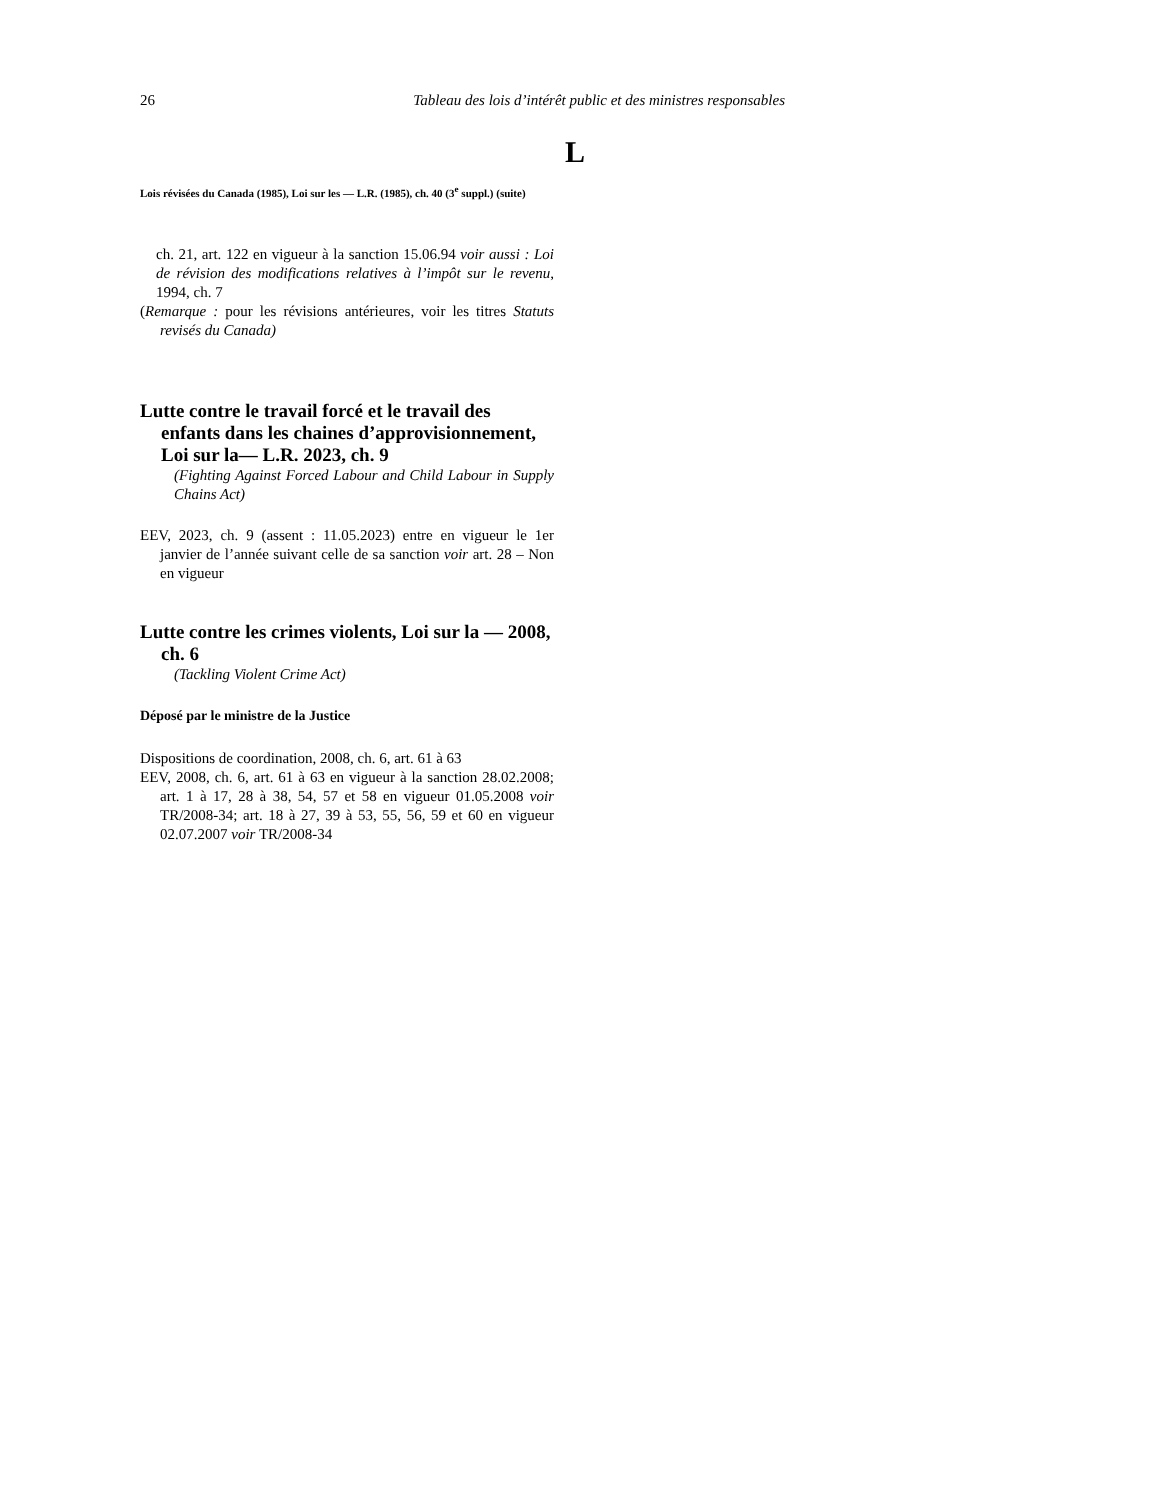26 Tableau des lois d’intérêt public et des ministres responsables
L
Lois révisées du Canada (1985), Loi sur les — L.R. (1985), ch. 40 (3<sup>e</sup> suppl.) (suite)
ch. 21, art. 122 en vigueur à la sanction 15.06.94 voir aussi : Loi de révision des modifications relatives à l’impôt sur le revenu, 1994, ch. 7
(Remarque : pour les révisions antérieures, voir les titres Statuts revisés du Canada)
Lutte contre le travail forcé et le travail des enfants dans les chaines d’approvisionnement, Loi sur la— L.R. 2023, ch. 9
(Fighting Against Forced Labour and Child Labour in Supply Chains Act)
EEV, 2023, ch. 9 (assent : 11.05.2023) entre en vigueur le 1er janvier de l’année suivant celle de sa sanction voir art. 28 – Non en vigueur
Lutte contre les crimes violents, Loi sur la — 2008, ch. 6
(Tackling Violent Crime Act)
Déposé par le ministre de la Justice
Dispositions de coordination, 2008, ch. 6, art. 61 à 63
EEV, 2008, ch. 6, art. 61 à 63 en vigueur à la sanction 28.02.2008; art. 1 à 17, 28 à 38, 54, 57 et 58 en vigueur 01.05.2008 voir TR/2008-34; art. 18 à 27, 39 à 53, 55, 56, 59 et 60 en vigueur 02.07.2007 voir TR/2008-34